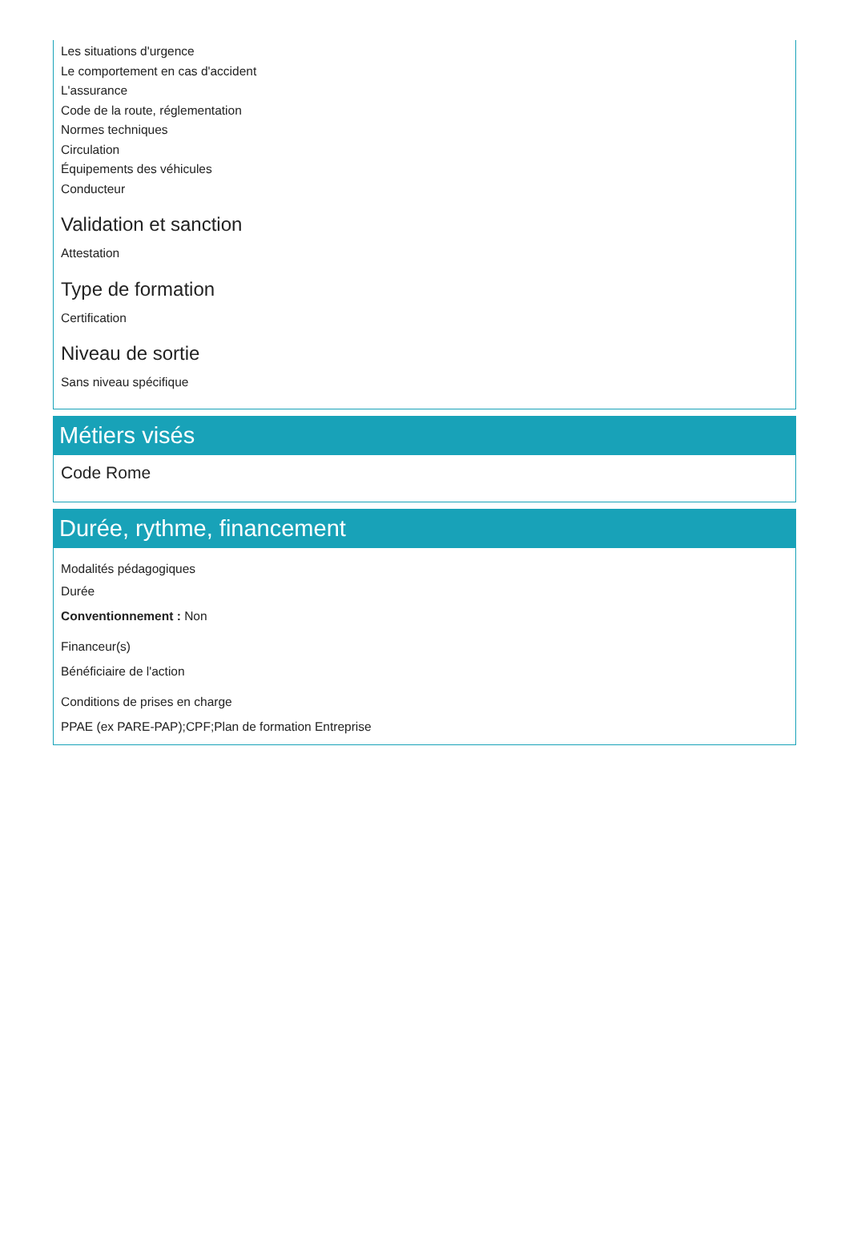Les situations d'urgence
Le comportement en cas d'accident
L'assurance
Code de la route, réglementation
Normes techniques
Circulation
Équipements des véhicules
Conducteur
Validation et sanction
Attestation
Type de formation
Certification
Niveau de sortie
Sans niveau spécifique
Métiers visés
Code Rome
Durée, rythme, financement
Modalités pédagogiques
Durée
Conventionnement : Non
Financeur(s)
Bénéficiaire de l'action
Conditions de prises en charge
PPAE (ex PARE-PAP);CPF;Plan de formation Entreprise